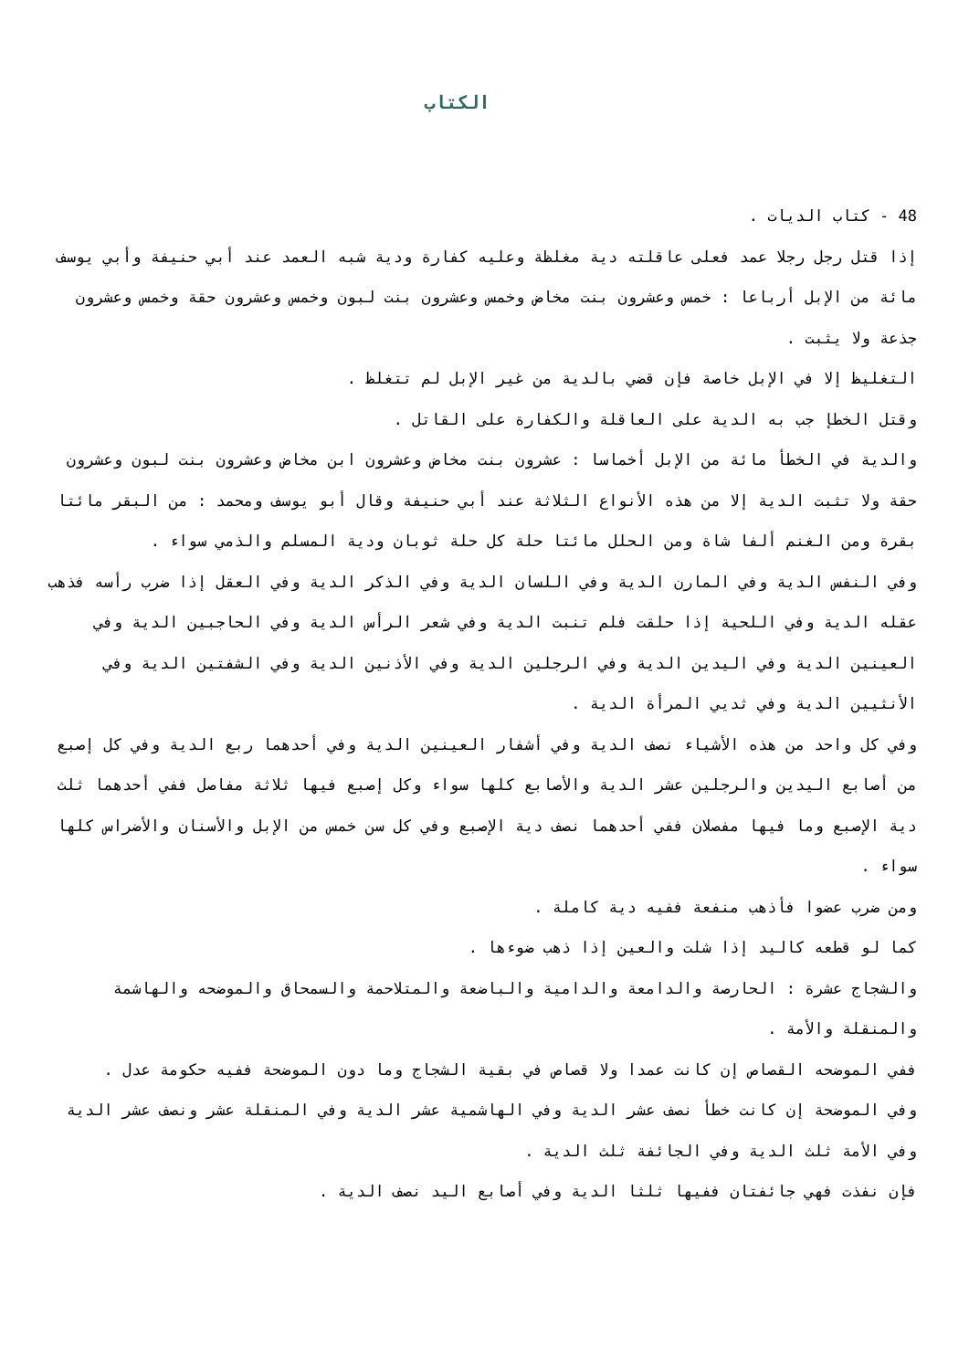الكتاب
48 - كتاب الديات .
إذا قتل رجل رجلا عمد فعلى عاقلته دية مغلظة وعليه كفارة ودية شبه العمد عند أبي حنيفة وأبي يوسف مائة من الإبل أرباعا : خمس وعشرون بنت مخاض وخمس وعشرون بنت لبون وخمس وعشرون حقة وخمس وعشرون جذعة ولا يثبت .
التغليظ إلا في الإبل خاصة فإن قضي بالدية من غير الإبل لم تتغلظ .
وقتل الخطإ جب به الدية على العاقلة والكفارة على القاتل .
والدية في الخطأ مائة من الإبل أخماسا : عشرون بنت مخاض وعشرون ابن مخاض وعشرون بنت لبون وعشرون حقة ولا تثبت الدية إلا من هذه الأنواع الثلاثة عند أبي حنيفة وقال أبو يوسف ومحمد : من البقر مائتا بقرة ومن الغنم ألفا شاة ومن الحلل مائتا حلة كل حلة ثوبان ودية المسلم والذمي سواء .
وفي النفس الدية وفي المارن الدية وفي اللسان الدية وفي الذكر الدية وفي العقل إذا ضرب رأسه فذهب عقله الدية وفي اللحية إذا حلقت فلم تنبت الدية وفي شعر الرأس الدية وفي الحاجبين الدية وفي العينين الدية وفي اليدين الدية وفي الرجلين الدية وفي الأذنين الدية وفي الشفتين الدية وفي الأنثيين الدية وفي ثديي المرأة الدية .
وفي كل واحد من هذه الأشياء نصف الدية وفي أشفار العينين الدية وفي أحدهما ربع الدية وفي كل إصبع من أصابع اليدين والرجلين عشر الدية والأصابع كلها سواء وكل إصبع فيها ثلاثة مفاصل ففي أحدهما ثلث دية الإصبع وما فيها مفصلان ففي أحدهما نصف دية الإصبع وفي كل سن خمس من الإبل والأسنان والأضراس كلها سواء .
ومن ضرب عضوا فأذهب منفعة ففيه دية كاملة .
كما لو قطعه كاليد إذا شلت والعين إذا ذهب ضوءها .
والشجاج عشرة : الحارصة والدامعة والدامية والباضعة والمتلاحمة والسمحاق والموضحه والهاشمة والمنقلة والأمة .
ففي الموضحه القصاص إن كانت عمدا ولا قصاص في بقية الشجاج وما دون الموضحة ففيه حكومة عدل .
وفي الموضحة إن كانت خطأ نصف عشر الدية وفي الهاشمية عشر الدية وفي المنقلة عشر ونصف عشر الدية وفي الأمة ثلث الدية وفي الجائفة ثلث الدية .
فإن نفذت فهي جائفتان ففيها ثلثا الدية وفي أصابع اليد نصف الدية .